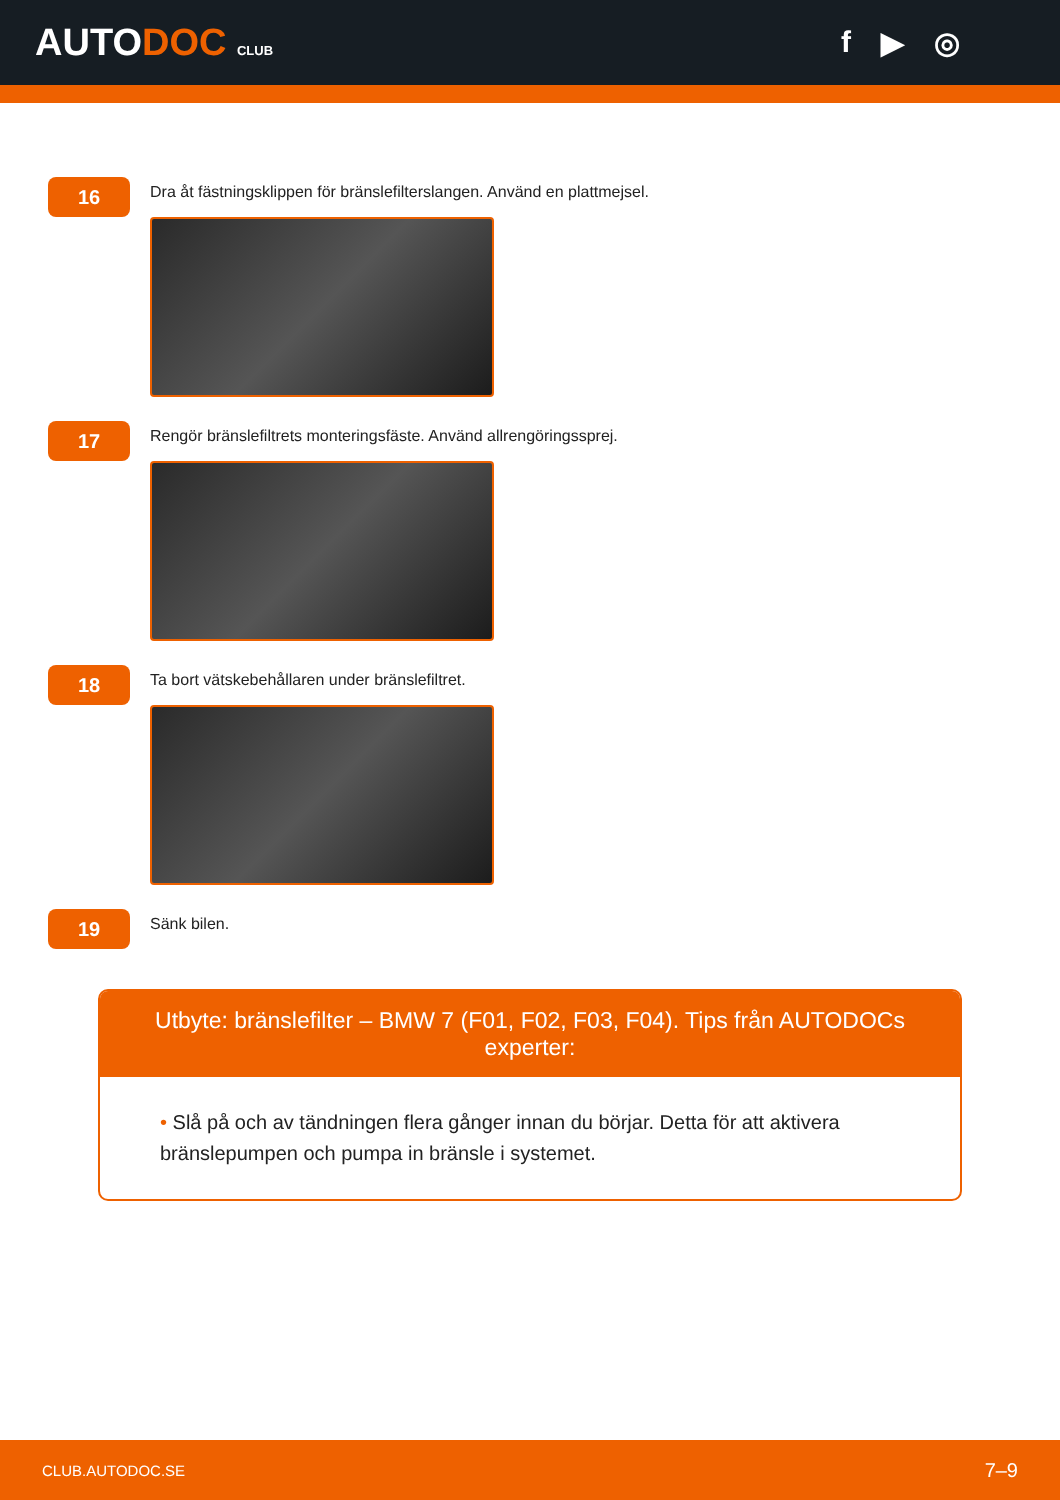AUTODOC CLUB
f ▶ ◎
16
Dra åt fästningsklippen för bränslefilterslangen. Använd en plattmejsel.
17
Rengör bränslefiltrets monteringsfäste. Använd allrengöringssprej.
18
Ta bort vätskebehållaren under bränslefiltret.
19
Sänk bilen.
Utbyte: bränslefilter – BMW 7 (F01, F02, F03, F04). Tips från AUTODOCs experter:
• Slå på och av tändningen flera gånger innan du börjar. Detta för att aktivera bränslepumpen och pumpa in bränsle i systemet.
CLUB.AUTODOC.SE 7–9